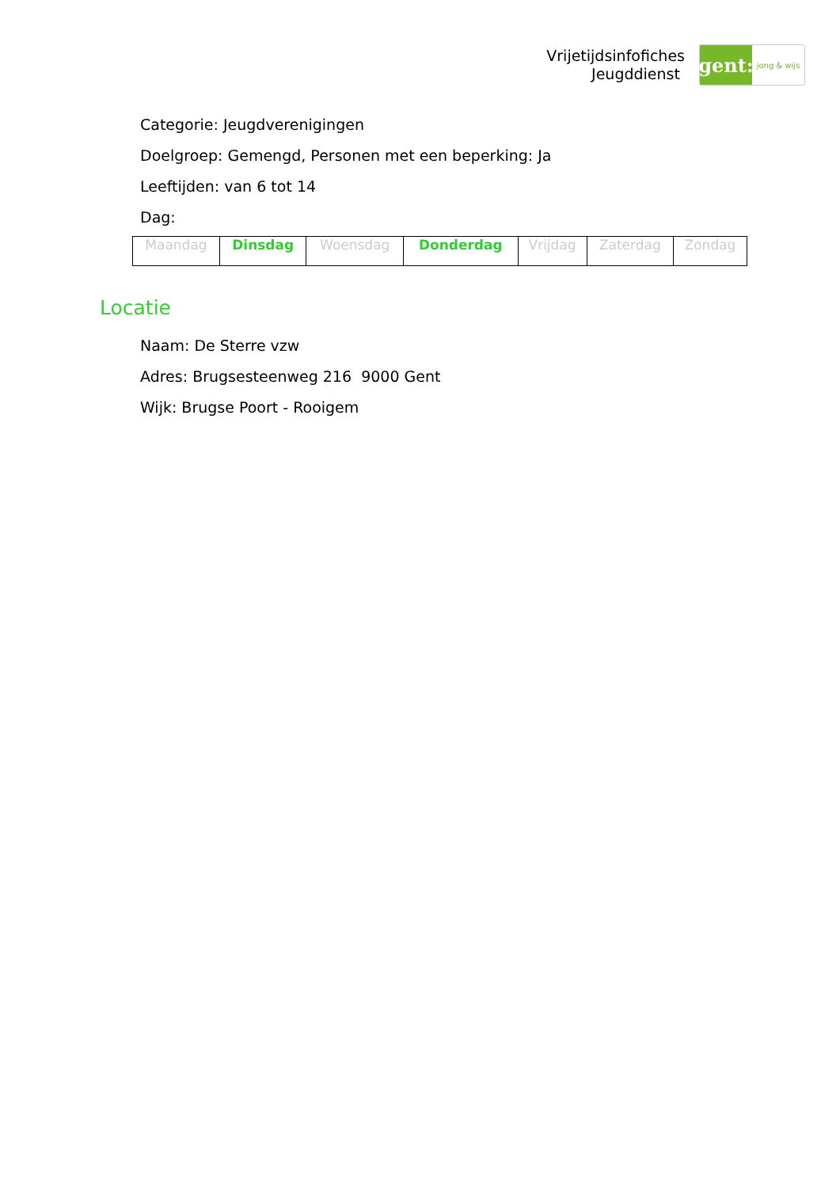Vrijetijdsinfofiches
Jeugddienst
gent:
jong & wijs
Categorie: Jeugdverenigingen
Doelgroep: Gemengd, Personen met een beperking: Ja
Leeftijden: van 6 tot 14
Dag:
| Maandag | Dinsdag | Woensdag | Donderdag | Vrijdag | Zaterdag | Zondag |
Locatie
Naam: De Sterre vzw
Adres: Brugsesteenweg 216 9000 Gent
Wijk: Brugse Poort - Rooigem